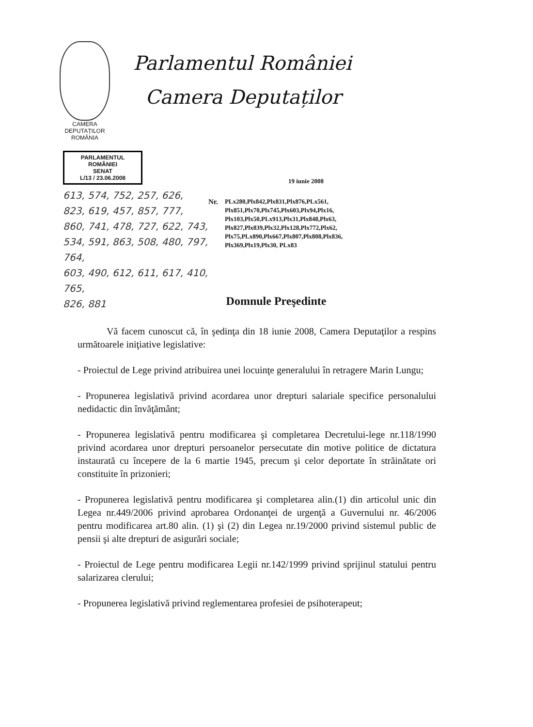CAMERA DEPUTAȚILOR
ROMÂNIA
Parlamentul României
Camera Deputaților
PARLAMENTUL ROMÂNIEI
SENAT
L/13 / 23.06.2008
613, 574, 752, 257, 626,
823, 619, 457, 857, 777,
860, 741, 478, 727, 622, 743,
534, 591, 863, 508, 480, 797, 764,
603, 490, 612, 611, 617, 410, 765,
826, 881
19 iunie 2008
Nr. PLx280,Plx842,Plx831,Plx876,PLx561,
Plx851,Plx70,Plx745,Plx603,Plx94,Plx16,
Plx103,Plx50,PLx913,Plx31,Plx848,Plx63,
Plx827,Plx839,Plx32,Plx128,Plx772,Plx62,
Plx75,PLx890,Plx667,Plx807,Plx808,Plx836,
Plx369,Plx19,Plx30, PLx83
Domnule Preşedinte
Vă facem cunoscut că, în şedinţa din 18 iunie 2008, Camera Deputaţilor a respins următoarele iniţiative legislative:
- Proiectul de Lege privind atribuirea unei locuinţe generalului în retragere Marin Lungu;
- Propunerea legislativă privind acordarea unor drepturi salariale specifice personalului nedidactic din învăţământ;
- Propunerea legislativă pentru modificarea şi completarea Decretului-lege nr.118/1990 privind acordarea unor drepturi persoanelor persecutate din motive politice de dictatura instaurată cu începere de la 6 martie 1945, precum şi celor deportate în străinătate ori constituite în prizonieri;
- Propunerea legislativă pentru modificarea şi completarea alin.(1) din articolul unic din Legea nr.449/2006 privind aprobarea Ordonanţei de urgenţă a Guvernului nr. 46/2006 pentru modificarea art.80 alin. (1) şi (2) din Legea nr.19/2000 privind sistemul public de pensii şi alte drepturi de asigurări sociale;
- Proiectul de Lege pentru modificarea Legii nr.142/1999 privind sprijinul statului pentru salarizarea clerului;
- Propunerea legislativă privind reglementarea profesiei de psihoterapeut;